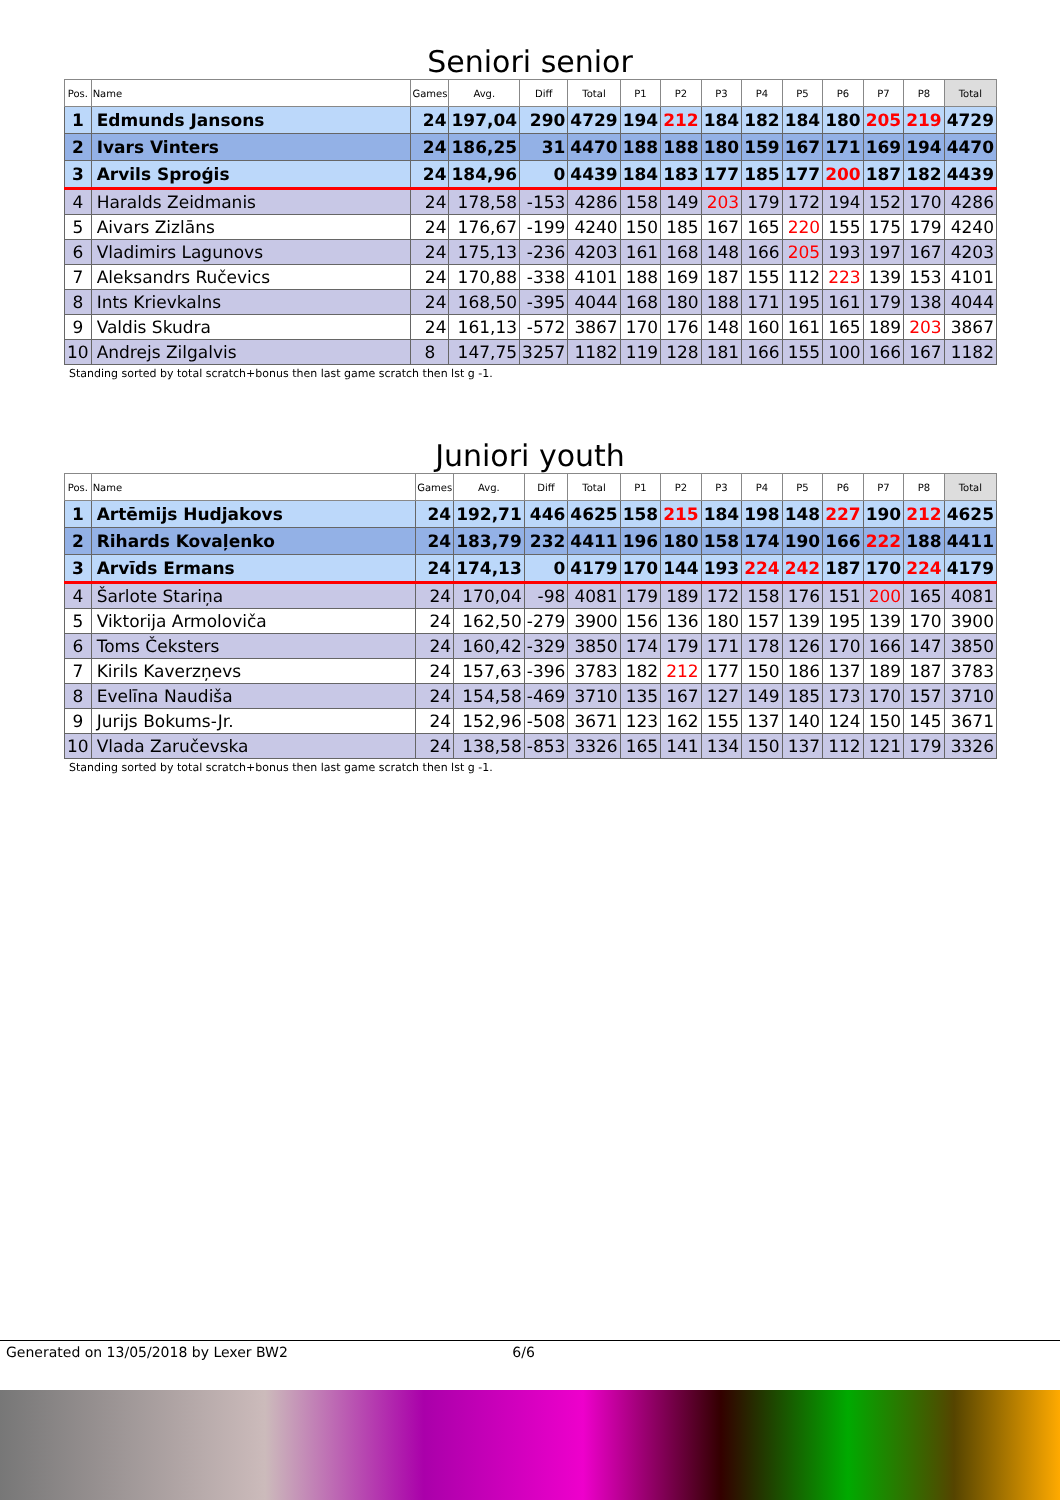Seniori senior
| Pos. | Name | Games | Avg. | Diff | Total | P1 | P2 | P3 | P4 | P5 | P6 | P7 | P8 | Total |
| --- | --- | --- | --- | --- | --- | --- | --- | --- | --- | --- | --- | --- | --- | --- |
| 1 | Edmunds Jansons | 24 | 197,04 | 290 | 4729 | 194 | 212 | 184 | 182 | 184 | 180 | 205 | 219 | 4729 |
| 2 | Ivars Vinters | 24 | 186,25 | 31 | 4470 | 188 | 188 | 180 | 159 | 167 | 171 | 169 | 194 | 4470 |
| 3 | Arvils Sproģis | 24 | 184,96 | 0 | 4439 | 184 | 183 | 177 | 185 | 177 | 200 | 187 | 182 | 4439 |
| 4 | Haralds Zeidmanis | 24 | 178,58 | -153 | 4286 | 158 | 149 | 203 | 179 | 172 | 194 | 152 | 170 | 4286 |
| 5 | Aivars Zizlāns | 24 | 176,67 | -199 | 4240 | 150 | 185 | 167 | 165 | 220 | 155 | 175 | 179 | 4240 |
| 6 | Vladimirs Lagunovs | 24 | 175,13 | -236 | 4203 | 161 | 168 | 148 | 166 | 205 | 193 | 197 | 167 | 4203 |
| 7 | Aleksandrs Ručevics | 24 | 170,88 | -338 | 4101 | 188 | 169 | 187 | 155 | 112 | 223 | 139 | 153 | 4101 |
| 8 | Ints Krievkalns | 24 | 168,50 | -395 | 4044 | 168 | 180 | 188 | 171 | 195 | 161 | 179 | 138 | 4044 |
| 9 | Valdis Skudra | 24 | 161,13 | -572 | 3867 | 170 | 176 | 148 | 160 | 161 | 165 | 189 | 203 | 3867 |
| 10 | Andrejs Zilgalvis | 8 | 147,75 | 3257 | 1182 | 119 | 128 | 181 | 166 | 155 | 100 | 166 | 167 | 1182 |
Standing sorted by total scratch+bonus then last game scratch then lst g -1.
Juniori youth
| Pos. | Name | Games | Avg. | Diff | Total | P1 | P2 | P3 | P4 | P5 | P6 | P7 | P8 | Total |
| --- | --- | --- | --- | --- | --- | --- | --- | --- | --- | --- | --- | --- | --- | --- |
| 1 | Artēmijs Hudjakovs | 24 | 192,71 | 446 | 4625 | 158 | 215 | 184 | 198 | 148 | 227 | 190 | 212 | 4625 |
| 2 | Rihards Kovaļenko | 24 | 183,79 | 232 | 4411 | 196 | 180 | 158 | 174 | 190 | 166 | 222 | 188 | 4411 |
| 3 | Arvīds Ermans | 24 | 174,13 | 0 | 4179 | 170 | 144 | 193 | 224 | 242 | 187 | 170 | 224 | 4179 |
| 4 | Šarlote Stariņa | 24 | 170,04 | -98 | 4081 | 179 | 189 | 172 | 158 | 176 | 151 | 200 | 165 | 4081 |
| 5 | Viktorija Armoloviča | 24 | 162,50 | -279 | 3900 | 156 | 136 | 180 | 157 | 139 | 195 | 139 | 170 | 3900 |
| 6 | Toms Čeksters | 24 | 160,42 | -329 | 3850 | 174 | 179 | 171 | 178 | 126 | 170 | 166 | 147 | 3850 |
| 7 | Kirils Kaverzņevs | 24 | 157,63 | -396 | 3783 | 182 | 212 | 177 | 150 | 186 | 137 | 189 | 187 | 3783 |
| 8 | Evelīna Naudiša | 24 | 154,58 | -469 | 3710 | 135 | 167 | 127 | 149 | 185 | 173 | 170 | 157 | 3710 |
| 9 | Jurijs Bokums-Jr. | 24 | 152,96 | -508 | 3671 | 123 | 162 | 155 | 137 | 140 | 124 | 150 | 145 | 3671 |
| 10 | Vlada Zaručevska | 24 | 138,58 | -853 | 3326 | 165 | 141 | 134 | 150 | 137 | 112 | 121 | 179 | 3326 |
Standing sorted by total scratch+bonus then last game scratch then lst g -1.
Generated on 13/05/2018 by Lexer BW2 6/6